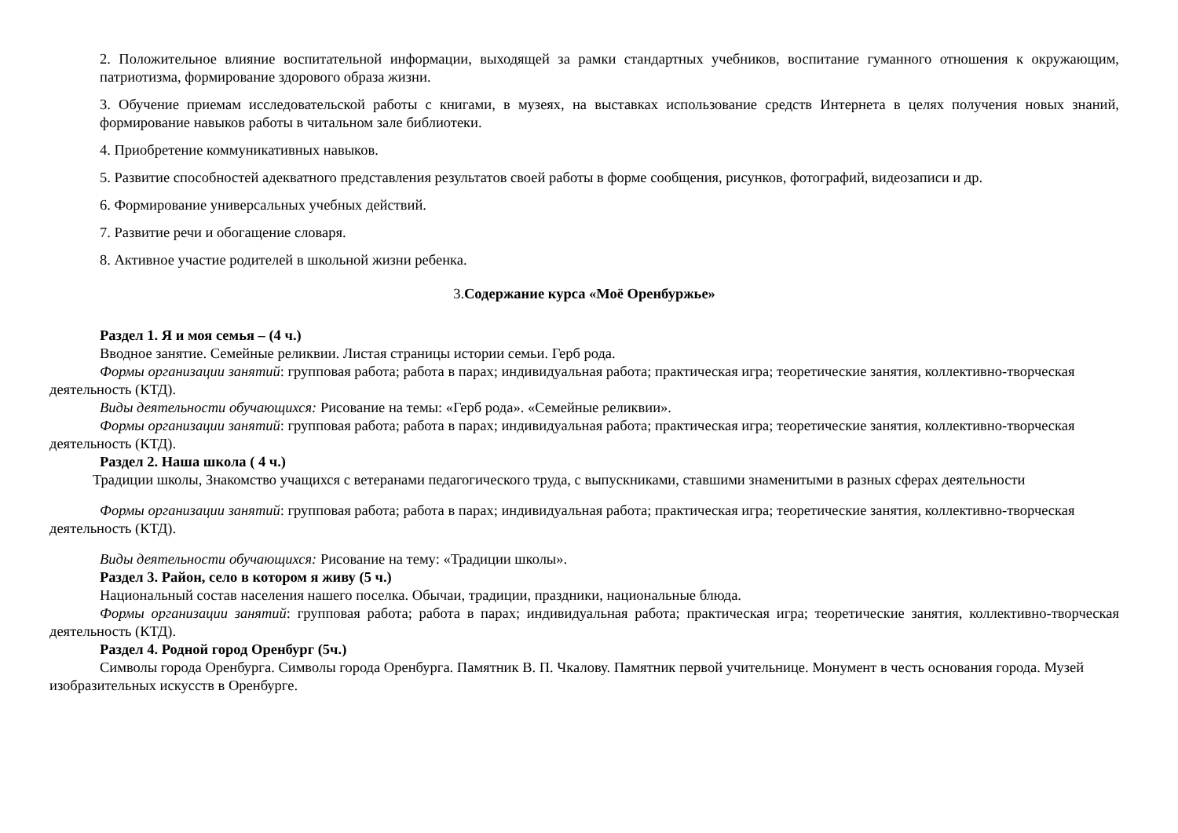2. Положительное влияние воспитательной информации, выходящей за рамки стандартных учебников, воспитание гуманного отношения к окружающим, патриотизма, формирование здорового образа жизни.
3. Обучение приемам исследовательской работы с книгами, в музеях, на выставках использование средств Интернета в целях получения новых знаний, формирование навыков работы в читальном зале библиотеки.
4. Приобретение коммуникативных навыков.
5. Развитие способностей адекватного представления результатов своей работы в форме сообщения, рисунков, фотографий, видеозаписи и др.
6. Формирование универсальных учебных действий.
7. Развитие речи и обогащение словаря.
8. Активное участие родителей в школьной жизни ребенка.
3.Содержание курса «Моё Оренбуржье»
Раздел 1. Я и моя семья – (4 ч.)
Вводное занятие. Семейные реликвии. Листая страницы истории семьи. Герб рода.
Формы организации занятий: групповая работа; работа в парах; индивидуальная работа; практическая игра; теоретические занятия, коллективно-творческая деятельность (КТД).
Виды деятельности обучающихся: Рисование на темы: «Герб рода». «Семейные реликвии».
Формы организации занятий: групповая работа; работа в парах; индивидуальная работа; практическая игра; теоретические занятия, коллективно-творческая деятельность (КТД).
Раздел 2. Наша школа ( 4 ч.)
Традиции школы, Знакомство учащихся с ветеранами педагогического труда, с выпускниками, ставшими знаменитыми в разных сферах деятельности
Формы организации занятий: групповая работа; работа в парах; индивидуальная работа; практическая игра; теоретические занятия, коллективно-творческая деятельность (КТД).
Виды деятельности обучающихся: Рисование на тему: «Традиции школы».
Раздел 3. Район, село в котором я живу (5 ч.)
Национальный состав населения нашего поселка. Обычаи, традиции, праздники, национальные блюда.
Формы организации занятий: групповая работа; работа в парах; индивидуальная работа; практическая игра; теоретические занятия, коллективно-творческая деятельность (КТД).
Раздел 4. Родной город Оренбург (5ч.)
Символы города Оренбурга. Символы города Оренбурга. Памятник В. П. Чкалову. Памятник первой учительнице. Монумент в честь основания города. Музей изобразительных искусств в Оренбурге.